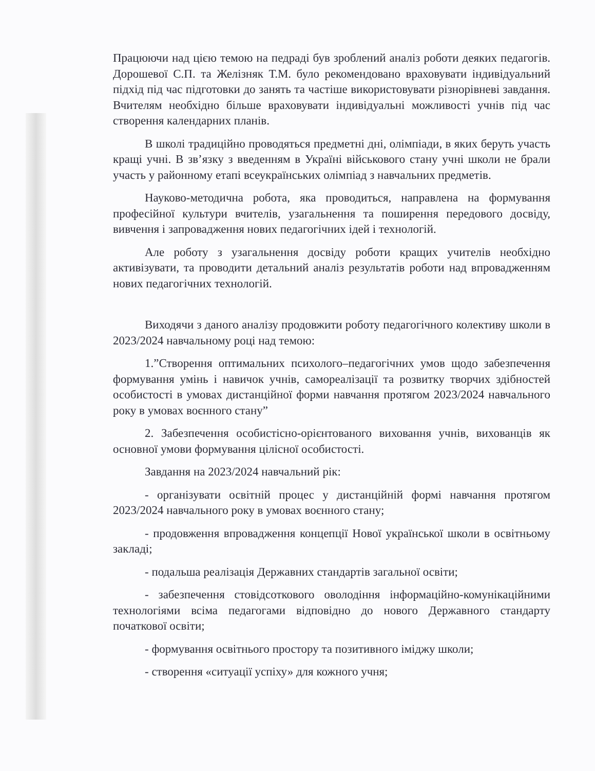Працюючи над цією темою на педраді був зроблений аналіз роботи деяких педагогів. Дорошевої С.П. та Желізняк Т.М. було рекомендовано враховувати індивідуальний підхід під час підготовки до занять та частіше використовувати різнорівневі завдання. Вчителям необхідно більше враховувати індивідуальні можливості учнів під час створення календарних планів.
В школі традиційно проводяться предметні дні, олімпіади, в яких беруть участь кращі учні. В зв’язку з введенням в Україні військового стану учні школи не брали участь у районному етапі всеукраїнських олімпіад з навчальних предметів.
Науково-методична робота, яка проводиться, направлена на формування професійної культури вчителів, узагальнення та поширення передового досвіду, вивчення і запровадження нових педагогічних ідей і технологій.
Але роботу з узагальнення досвіду роботи кращих учителів необхідно активізувати, та проводити детальний аналіз результатів роботи над впровадженням нових педагогічних технологій.
Виходячи з даного аналізу продовжити роботу педагогічного колективу школи в 2023/2024 навчальному році над темою:
1.”Створення оптимальних психолого–педагогічних умов щодо забезпечення формування умінь і навичок учнів, самореалізації та розвитку творчих здібностей особистості в умовах дистанційної форми навчання протягом 2023/2024 навчального року в умовах воєнного стану”
2. Забезпечення особистісно-орієнтованого виховання учнів, вихованців як основної умови формування цілісної особистості.
Завдання на 2023/2024 навчальний рік:
- організувати освітній процес у дистанційній формі навчання протягом 2023/2024 навчального року в умовах воєнного стану;
- продовження впровадження концепції Нової української школи в освітньому закладі;
- подальша реалізація Державних стандартів загальної освіти;
- забезпечення стовідсоткового оволодіння інформаційно-комунікаційними технологіями всіма педагогами відповідно до нового Державного стандарту початкової освіти;
- формування освітнього простору та позитивного іміджу школи;
- створення «ситуації успіху» для кожного учня;